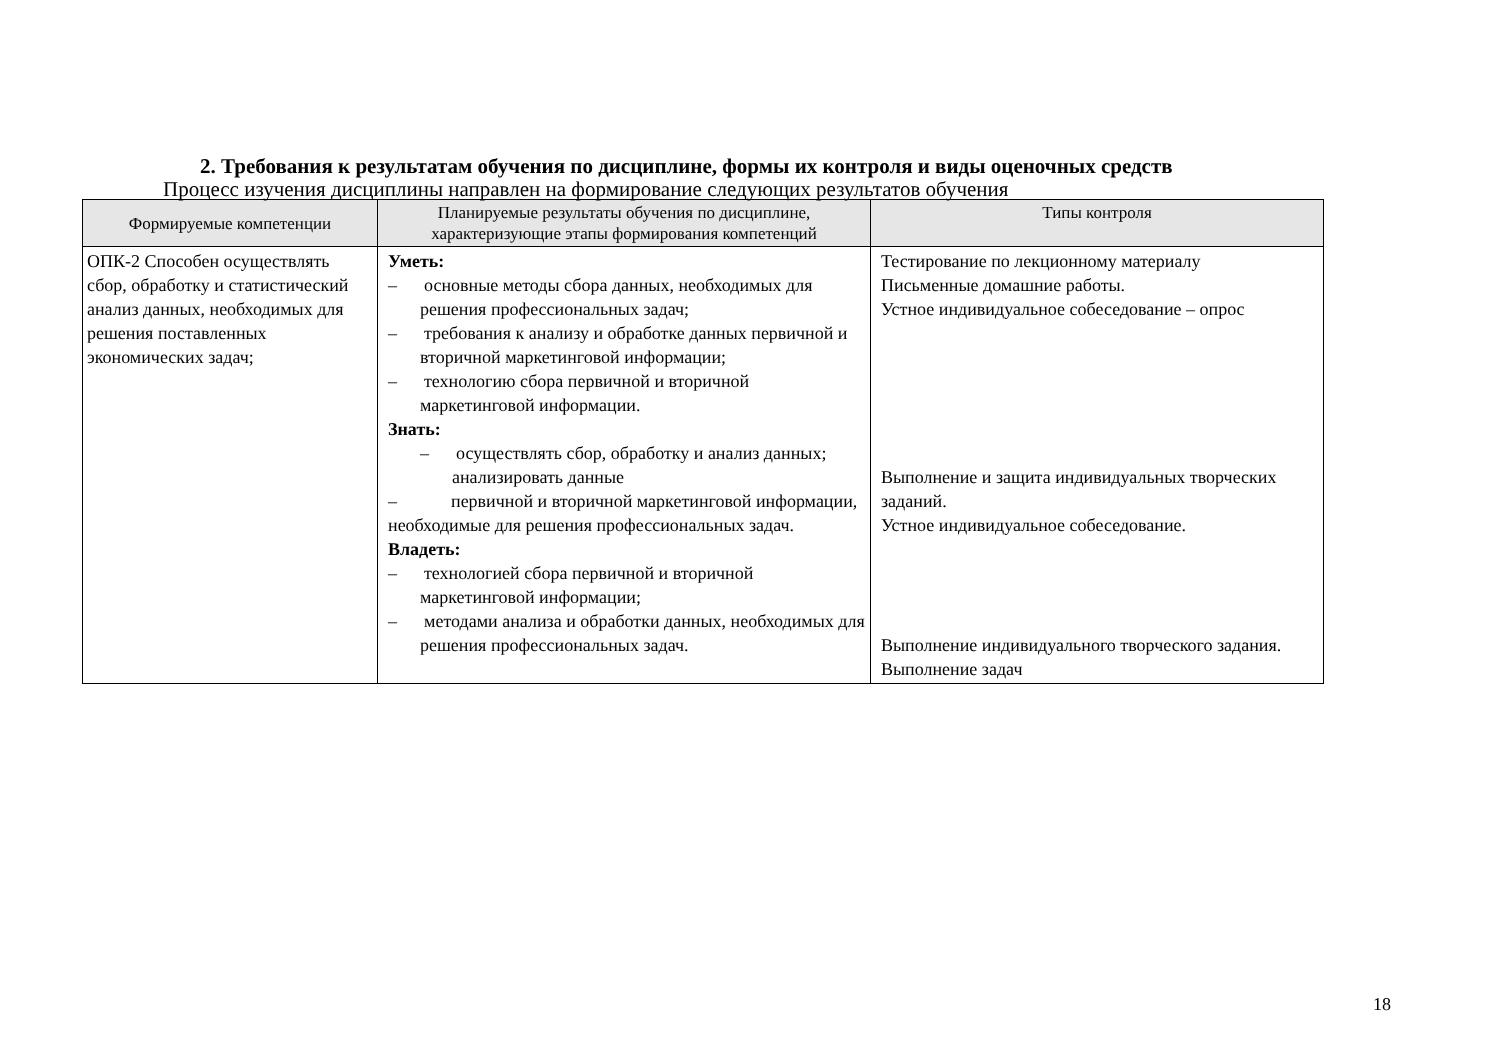2. Требования к результатам обучения по дисциплине, формы их контроля и виды оценочных средств
Процесс изучения дисциплины направлен на формирование следующих результатов обучения
| Формируемые компетенции | Планируемые результаты обучения по дисциплине, характеризующие этапы формирования компетенций | Типы контроля |
| --- | --- | --- |
| ОПК-2 Способен осуществлять сбор, обработку и статистический анализ данных, необходимых для решения поставленных экономических задач; | Уметь: – основные методы сбора данных, необходимых для решения профессиональных задач; – требования к анализу и обработке данных первичной и вторичной маркетинговой информации; – технологию сбора первичной и вторичной маркетинговой информации. Знать: – осуществлять сбор, обработку и анализ данных; анализировать данные – первичной и вторичной маркетинговой информации, необходимые для решения профессиональных задач. Владеть: – технологией сбора первичной и вторичной маркетинговой информации; – методами анализа и обработки данных, необходимых для решения профессиональных задач. | Тестирование по лекционному материалу Письменные домашние работы. Устное индивидуальное собеседование – опрос Выполнение и защита индивидуальных творческих заданий. Устное индивидуальное собеседование. Выполнение индивидуального творческого задания. Выполнение задач |
18